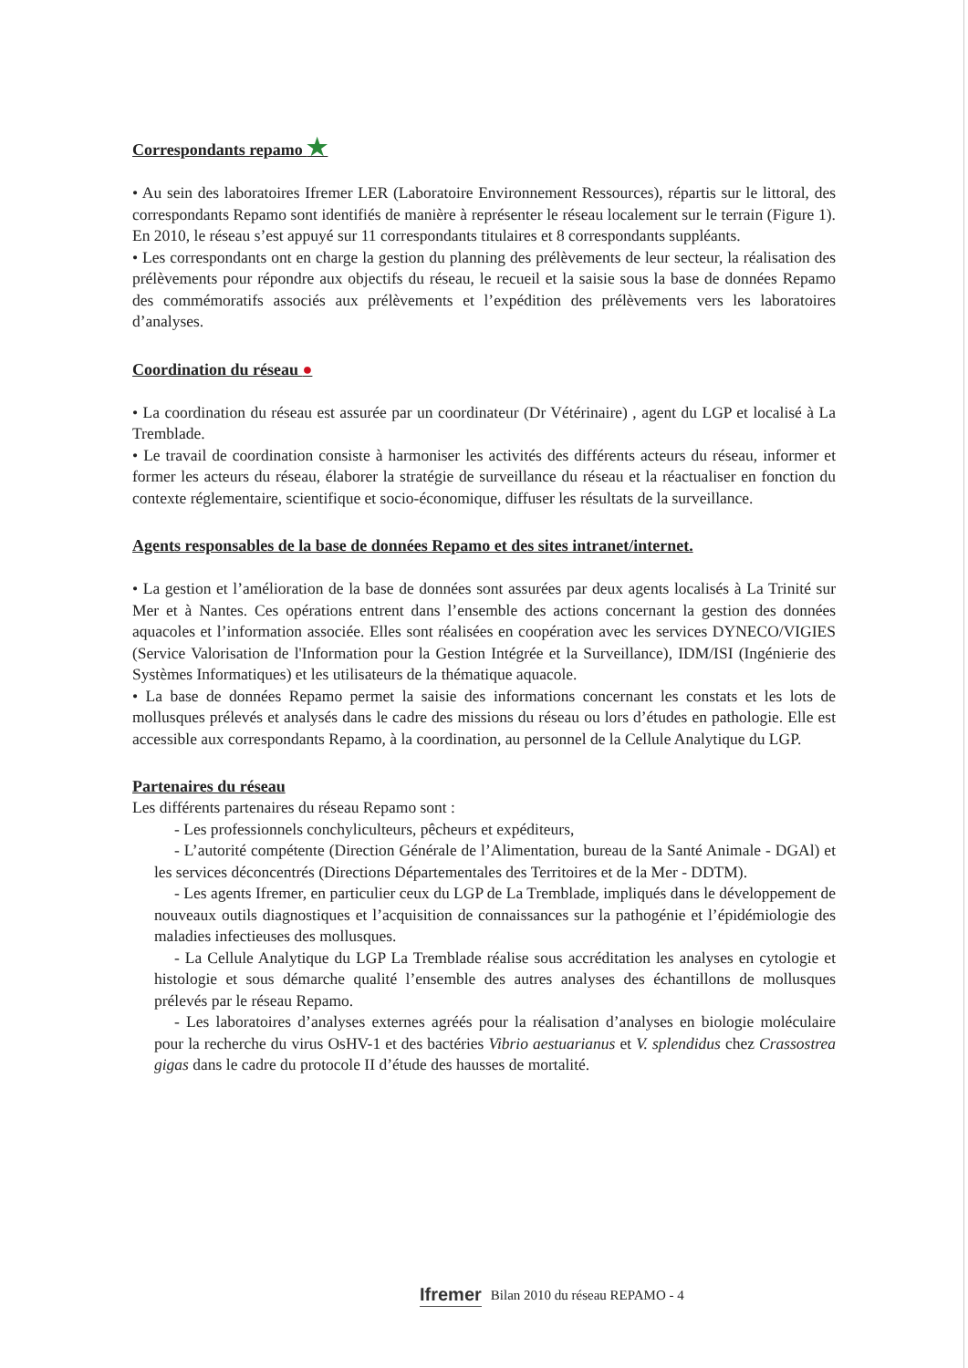Correspondants repamo ★
• Au sein des laboratoires Ifremer LER (Laboratoire Environnement Ressources), répartis sur le littoral, des correspondants Repamo sont identifiés de manière à représenter le réseau localement sur le terrain (Figure 1). En 2010, le réseau s’est appuyé sur 11 correspondants titulaires et 8 correspondants suppléants.
• Les correspondants ont en charge la gestion du planning des prélèvements de leur secteur, la réalisation des prélèvements pour répondre aux objectifs du réseau, le recueil et la saisie sous la base de données Repamo des commémoratifs associés aux prélèvements et l’expédition des prélèvements vers les laboratoires d’analyses.
Coordination du réseau ●
• La coordination du réseau est assurée par un coordinateur (Dr Vétérinaire) , agent du LGP et localisé à La Tremblade.
• Le travail de coordination consiste à harmoniser les activités des différents acteurs du réseau, informer et former les acteurs du réseau, élaborer la stratégie de surveillance du réseau et la réactualiser en fonction du contexte réglementaire, scientifique et socio-économique, diffuser les résultats de la surveillance.
Agents responsables de la base de données Repamo et des sites intranet/internet.
• La gestion et l’amélioration de la base de données sont assurées par deux agents localisés à La Trinité sur Mer et à Nantes. Ces opérations entrent dans l’ensemble des actions concernant la gestion des données aquacoles et l’information associée. Elles sont réalisées en coopération avec les services DYNECO/VIGIES (Service Valorisation de l'Information pour la Gestion Intégrée et la Surveillance), IDM/ISI (Ingénierie des Systèmes Informatiques) et les utilisateurs de la thématique aquacole.
• La base de données Repamo permet la saisie des informations concernant les constats et les lots de mollusques prélevés et analysés dans le cadre des missions du réseau ou lors d’études en pathologie. Elle est accessible aux correspondants Repamo, à la coordination, au personnel de la Cellule Analytique du LGP.
Partenaires du réseau
Les différents partenaires du réseau Repamo sont :
- Les professionnels conchyliculteurs, pêcheurs et expéditeurs,
- L’autorité compétente (Direction Générale de l’Alimentation, bureau de la Santé Animale - DGAl) et les services déconcentrés (Directions Départementales des Territoires et de la Mer - DDTM).
- Les agents Ifremer, en particulier ceux du LGP de La Tremblade, impliqués dans le développement de nouveaux outils diagnostiques et l’acquisition de connaissances sur la pathogénie et l’épidémiologie des maladies infectieuses des mollusques.
- La Cellule Analytique du LGP La Tremblade réalise sous accréditation les analyses en cytologie et histologie et sous démarche qualité l’ensemble des autres analyses des échantillons de mollusques prélevés par le réseau Repamo.
- Les laboratoires d’analyses externes agréés pour la réalisation d’analyses en biologie moléculaire pour la recherche du virus OsHV-1 et des bactéries Vibrio aestuarianus et V. splendidus chez Crassostrea gigas dans le cadre du protocole II d’étude des hausses de mortalité.
Ifremer Bilan 2010 du réseau REPAMO - 4